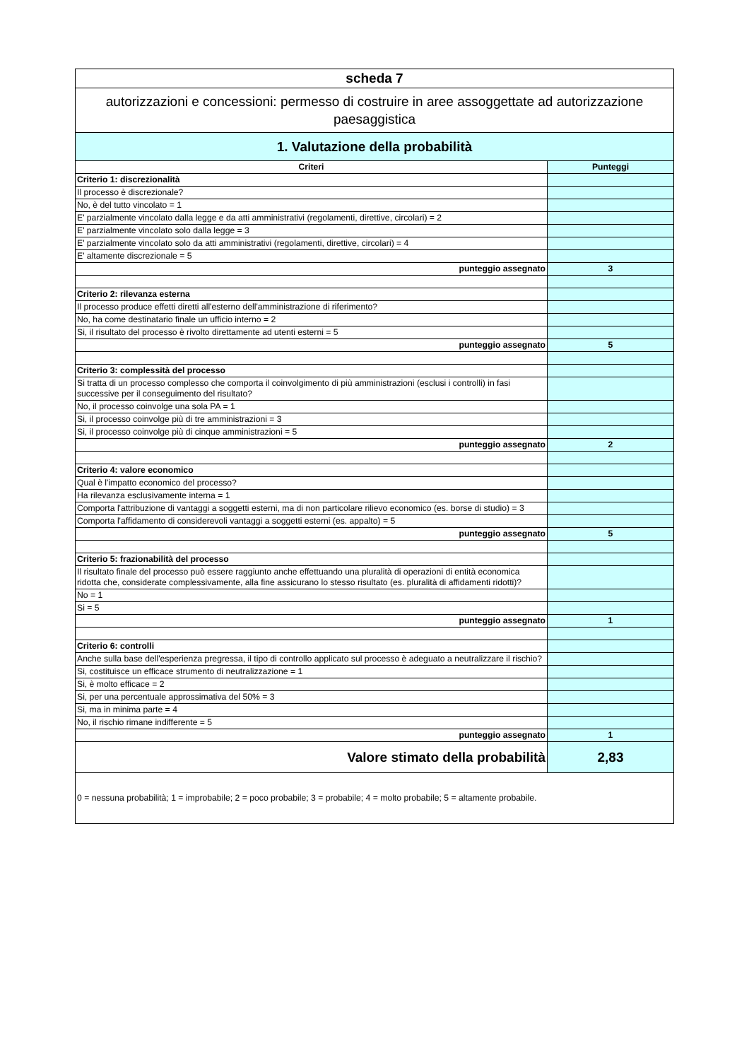| scheda 7 | |
| autorizzazioni e concessioni: permesso di costruire in aree assoggettate ad autorizzazione paesaggistica | |
| 1. Valutazione della probabilità | |
| Criteri | Punteggi |
| Criterio 1: discrezionalità | |
| Il processo è discrezionale? | |
| No, è del tutto vincolato = 1 | |
| E' parzialmente vincolato dalla legge e da atti amministrativi (regolamenti, direttive, circolari) = 2 | |
| E' parzialmente vincolato solo dalla legge = 3 | |
| E' parzialmente vincolato solo da atti amministrativi (regolamenti, direttive, circolari) = 4 | |
| E' altamente discrezionale = 5 | |
| punteggio assegnato | 3 |
| Criterio 2: rilevanza esterna | |
| Il processo produce effetti diretti all'esterno dell'amministrazione di riferimento? | |
| No, ha come destinatario finale un ufficio interno = 2 | |
| Si, il risultato del processo è rivolto direttamente ad utenti esterni = 5 | |
| punteggio assegnato | 5 |
| Criterio 3: complessità del processo | |
| Si tratta di un processo complesso che comporta il coinvolgimento di più amministrazioni (esclusi i controlli) in fasi successive per il conseguimento del risultato? | |
| No, il processo coinvolge una sola PA = 1 | |
| Si, il processo coinvolge più di tre amministrazioni = 3 | |
| Si, il processo coinvolge più di cinque amministrazioni = 5 | |
| punteggio assegnato | 2 |
| Criterio 4: valore economico | |
| Qual è l'impatto economico del processo? | |
| Ha rilevanza esclusivamente interna = 1 | |
| Comporta l'attribuzione di vantaggi a soggetti esterni, ma di non particolare rilievo economico (es. borse di studio) = 3 | |
| Comporta l'affidamento di considerevoli vantaggi a soggetti esterni (es. appalto) = 5 | |
| punteggio assegnato | 5 |
| Criterio 5: frazionabilità del processo | |
| Il risultato finale del processo può essere raggiunto anche effettuando una pluralità di operazioni di entità economica ridotta che, considerate complessivamente, alla fine assicurano lo stesso risultato (es. pluralità di affidamenti ridotti)? | |
| No = 1 | |
| Si = 5 | |
| punteggio assegnato | 1 |
| Criterio 6: controlli | |
| Anche sulla base dell'esperienza pregressa, il tipo di controllo applicato sul processo è adeguato a neutralizzare il rischio? | |
| Si, costituisce un efficace strumento di neutralizzazione = 1 | |
| Si, è molto efficace = 2 | |
| Si, per una percentuale approssimativa del 50% = 3 | |
| Si, ma in minima parte = 4 | |
| No, il rischio rimane indifferente = 5 | |
| punteggio assegnato | 1 |
| Valore stimato della probabilità | 2,83 |
| 0 = nessuna probabilità; 1 = improbabile; 2 = poco probabile; 3 = probabile; 4 = molto probabile; 5 = altamente probabile. | |